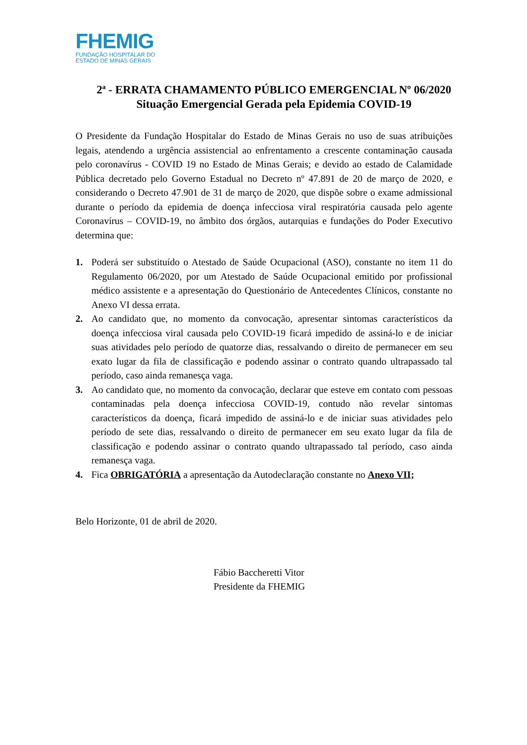FHEMIG
FUNDAÇÃO HOSPITALAR DO
ESTADO DE MINAS GERAIS
2ª - ERRATA CHAMAMENTO PÚBLICO EMERGENCIAL Nº 06/2020
Situação Emergencial Gerada pela Epidemia COVID-19
O Presidente da Fundação Hospitalar do Estado de Minas Gerais no uso de suas atribuições legais, atendendo a urgência assistencial ao enfrentamento a crescente contaminação causada pelo coronavírus - COVID 19 no Estado de Minas Gerais; e devido ao estado de Calamidade Pública decretado pelo Governo Estadual no Decreto nº 47.891 de 20 de março de 2020, e considerando o Decreto 47.901 de 31 de março de 2020, que dispõe sobre o exame admissional durante o período da epidemia de doença infecciosa viral respiratória causada pelo agente Coronavírus – COVID-19, no âmbito dos órgãos, autarquias e fundações do Poder Executivo determina que:
1. Poderá ser substituído o Atestado de Saúde Ocupacional (ASO), constante no item 11 do Regulamento 06/2020, por um Atestado de Saúde Ocupacional emitido por profissional médico assistente e a apresentação do Questionário de Antecedentes Clínicos, constante no Anexo VI dessa errata.
2. Ao candidato que, no momento da convocação, apresentar sintomas característicos da doença infecciosa viral causada pelo COVID-19 ficará impedido de assiná-lo e de iniciar suas atividades pelo período de quatorze dias, ressalvando o direito de permanecer em seu exato lugar da fila de classificação e podendo assinar o contrato quando ultrapassado tal período, caso ainda remanesça vaga.
3. Ao candidato que, no momento da convocação, declarar que esteve em contato com pessoas contaminadas pela doença infecciosa COVID-19, contudo não revelar sintomas característicos da doença, ficará impedido de assiná-lo e de iniciar suas atividades pelo período de sete dias, ressalvando o direito de permanecer em seu exato lugar da fila de classificação e podendo assinar o contrato quando ultrapassado tal período, caso ainda remanesça vaga.
4. Fica OBRIGATÓRIA a apresentação da Autodeclaração constante no Anexo VII;
Belo Horizonte, 01 de abril de 2020.
Fábio Baccheretti Vitor
Presidente da FHEMIG